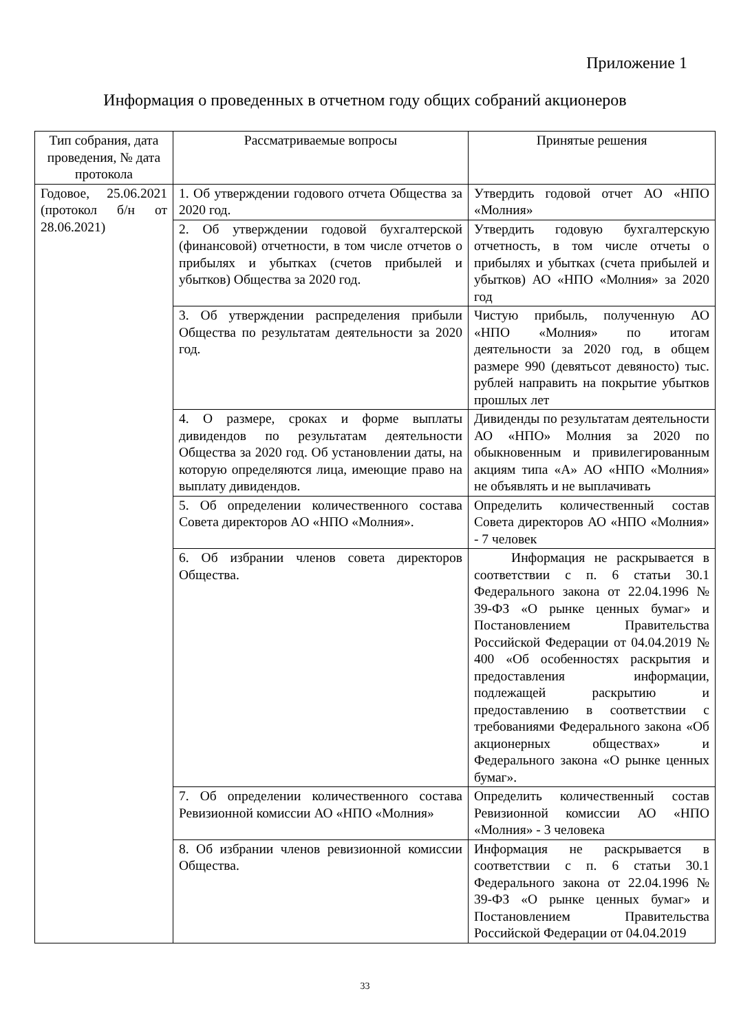Приложение 1
Информация о проведенных в отчетном году общих собраний акционеров
| Тип собрания, дата проведения, № дата протокола | Рассматриваемые вопросы | Принятые решения |
| --- | --- | --- |
| Годовое, 25.06.2021 (протокол б/н от 28.06.2021) | 1. Об утверждении годового отчета Общества за 2020 год. | Утвердить годовой отчет АО «НПО «Молния» |
| | 2. Об утверждении годовой бухгалтерской (финансовой) отчетности, в том числе отчетов о прибылях и убытках (счетов прибылей и убытков) Общества за 2020 год. | Утвердить годовую бухгалтерскую отчетность, в том числе отчеты о прибылях и убытках (счета прибылей и убытков) АО «НПО «Молния» за 2020 год |
| | 3. Об утверждении распределения прибыли Общества по результатам деятельности за 2020 год. | Чистую прибыль, полученную АО «НПО «Молния» по итогам деятельности за 2020 год, в общем размере 990 (девятьсот девяносто) тыс. рублей направить на покрытие убытков прошлых лет |
| | 4. О размере, сроках и форме выплаты дивидендов по результатам деятельности Общества за 2020 год. Об установлении даты, на которую определяются лица, имеющие право на выплату дивидендов. | Дивиденды по результатам деятельности АО «НПО» Молния за 2020 по обыкновенным и привилегированным акциям типа «А» АО «НПО «Молния» не объявлять и не выплачивать |
| | 5. Об определении количественного состава Совета директоров АО «НПО «Молния». | Определить количественный состав Совета директоров АО «НПО «Молния» - 7 человек |
| | 6. Об избрании членов совета директоров Общества. | Информация не раскрывается в соответствии с п. 6 статьи 30.1 Федерального закона от 22.04.1996 № 39-ФЗ «О рынке ценных бумаг» и Постановлением Правительства Российской Федерации от 04.04.2019 № 400 «Об особенностях раскрытия и предоставления информации, подлежащей раскрытию и предоставлению в соответствии с требованиями Федерального закона «Об акционерных обществах» и Федерального закона «О рынке ценных бумаг». |
| | 7. Об определении количественного состава Ревизионной комиссии АО «НПО «Молния» | Определить количественный состав Ревизионной комиссии АО «НПО «Молния» - 3 человека |
| | 8. Об избрании членов ревизионной комиссии Общества. | Информация не раскрывается в соответствии с п. 6 статьи 30.1 Федерального закона от 22.04.1996 № 39-ФЗ «О рынке ценных бумаг» и Постановлением Правительства Российской Федерации от 04.04.2019 |
33